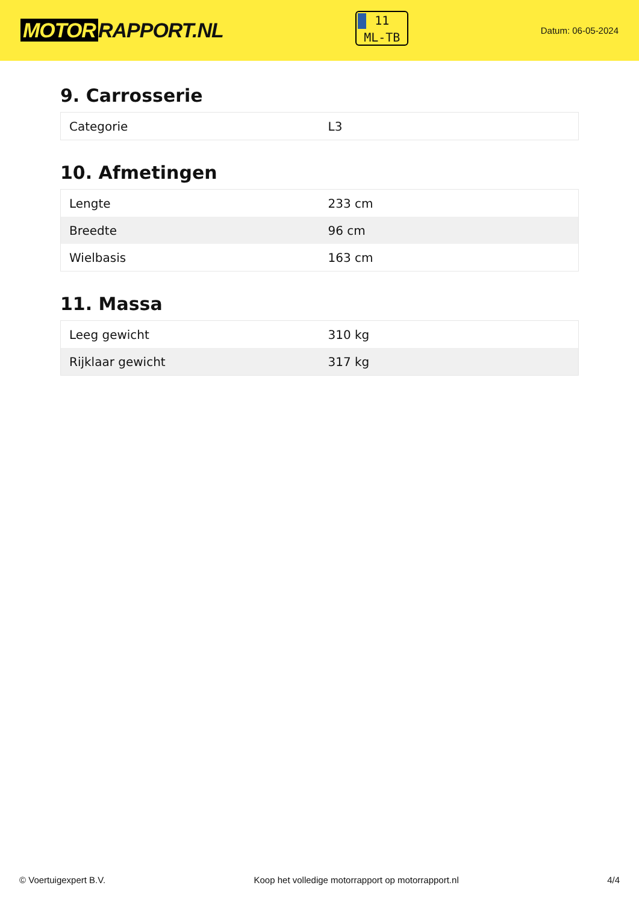MOTOR RAPPORT.NL
11
ML-TB
Datum: 06-05-2024
9. Carrosserie
| Categorie | L3 |
10. Afmetingen
| Lengte | 233 cm |
| Breedte | 96 cm |
| Wielbasis | 163 cm |
11. Massa
| Leeg gewicht | 310 kg |
| Rijklaar gewicht | 317 kg |
© Voertuigexpert B.V. Koop het volledige motorrapport op motorrapport.nl 4/4